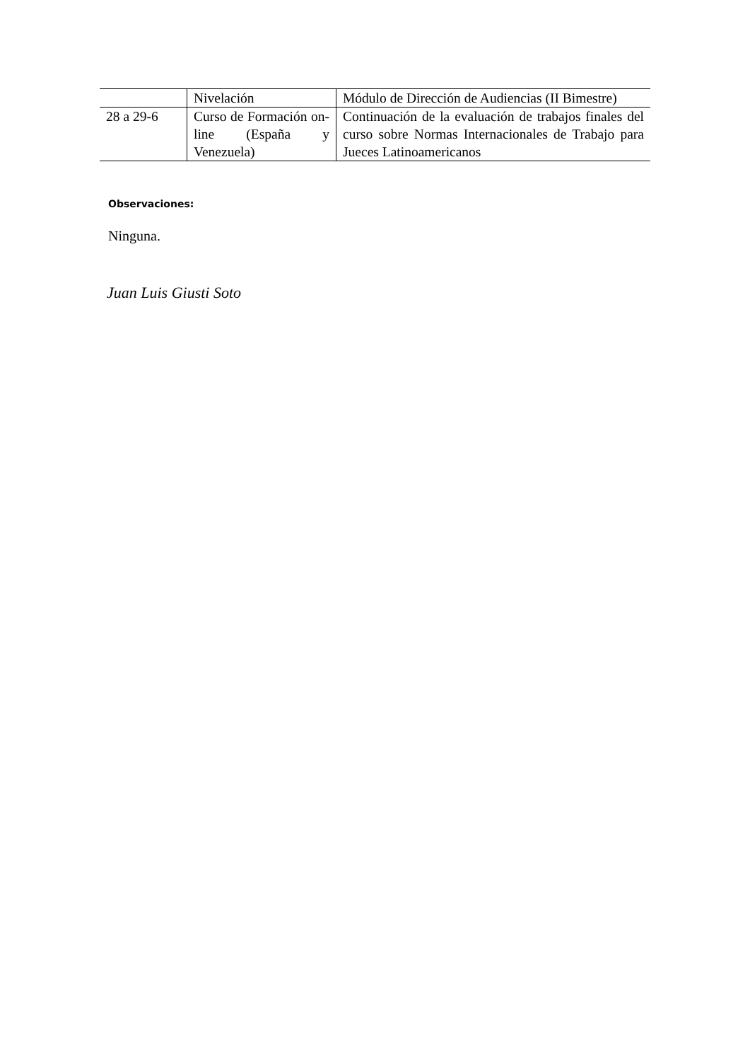| | Nivelación | Módulo de Dirección de Audiencias (II Bimestre) |
| 28 a 29-6 | Curso de Formación on-line (España y Venezuela) | Continuación de la evaluación de trabajos finales del curso sobre Normas Internacionales de Trabajo para Jueces Latinoamericanos |
Observaciones:
Ninguna.
Juan Luis Giusti Soto